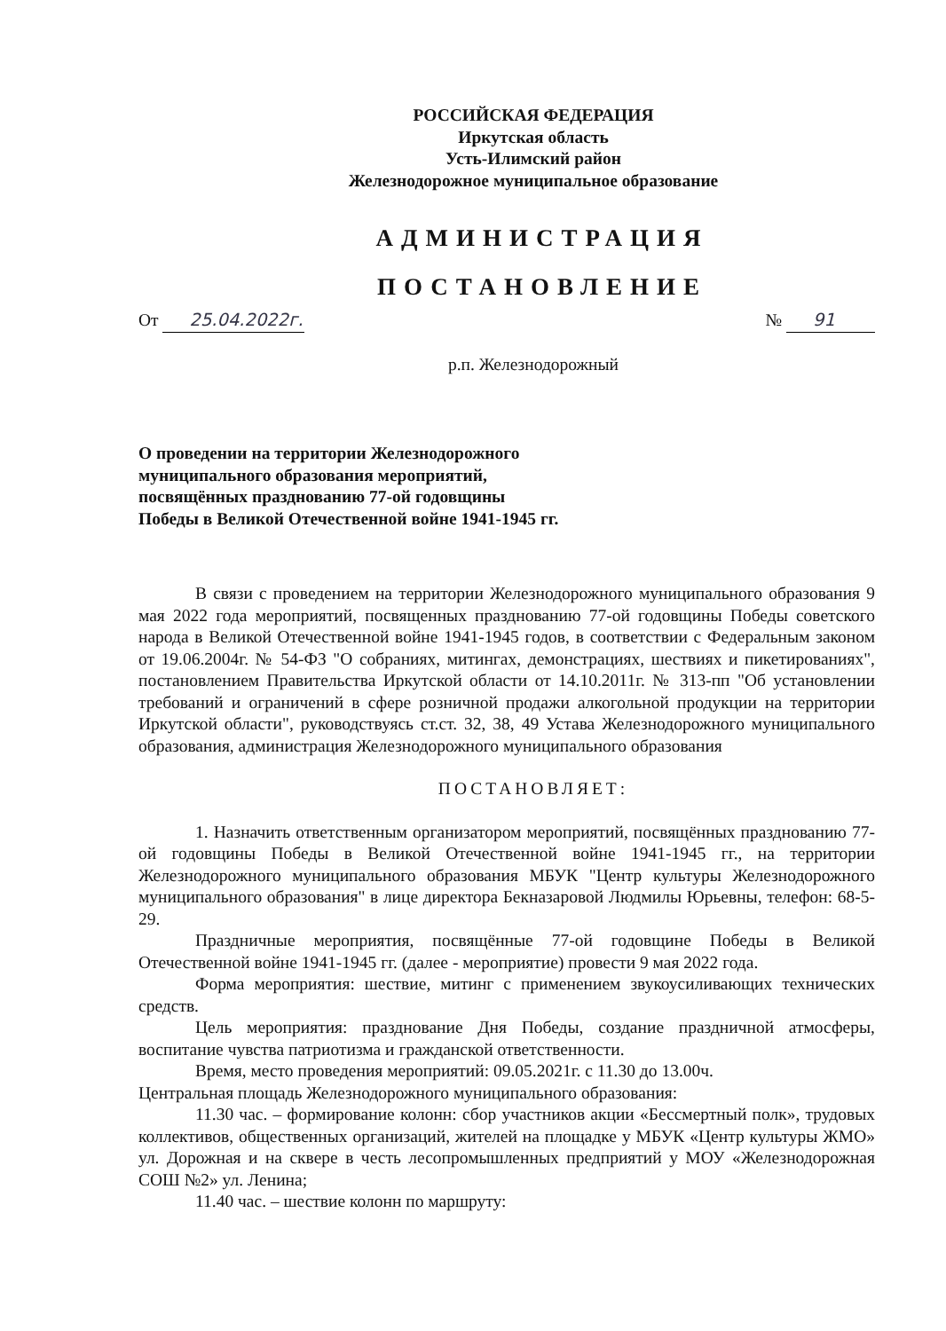РОССИЙСКАЯ ФЕДЕРАЦИЯ
Иркутская область
Усть-Илимский район
Железнодорожное муниципальное образование
АДМИНИСТРАЦИЯ
ПОСТАНОВЛЕНИЕ
От 25.04.2022г. № 91
р.п. Железнодорожный
О проведении на территории Железнодорожного
муниципального образования мероприятий,
посвящённых празднованию 77-ой годовщины
Победы в Великой Отечественной войне 1941-1945 гг.
В связи с проведением на территории Железнодорожного муниципального образования 9 мая 2022 года мероприятий, посвященных празднованию 77-ой годовщины Победы советского народа в Великой Отечественной войне 1941-1945 годов, в соответствии с Федеральным законом от 19.06.2004г. № 54-ФЗ "О собраниях, митингах, демонстрациях, шествиях и пикетированиях", постановлением Правительства Иркутской области от 14.10.2011г. № 313-пп "Об установлении требований и ограничений в сфере розничной продажи алкогольной продукции на территории Иркутской области", руководствуясь ст.ст. 32, 38, 49 Устава Железнодорожного муниципального образования, администрация Железнодорожного муниципального образования
ПОСТАНОВЛЯЕТ:
1. Назначить ответственным организатором мероприятий, посвящённых празднованию 77-ой годовщины Победы в Великой Отечественной войне 1941-1945 гг., на территории Железнодорожного муниципального образования МБУК "Центр культуры Железнодорожного муниципального образования" в лице директора Бекназаровой Людмилы Юрьевны, телефон: 68-5-29.
Праздничные мероприятия, посвящённые 77-ой годовщине Победы в Великой Отечественной войне 1941-1945 гг. (далее - мероприятие) провести 9 мая 2022 года.
Форма мероприятия: шествие, митинг с применением звукоусиливающих технических средств.
Цель мероприятия: празднование Дня Победы, создание праздничной атмосферы, воспитание чувства патриотизма и гражданской ответственности.
Время, место проведения мероприятий: 09.05.2021г. с 11.30 до 13.00ч.
Центральная площадь Железнодорожного муниципального образования:
11.30 час. – формирование колонн: сбор участников акции «Бессмертный полк», трудовых коллективов, общественных организаций, жителей на площадке у МБУК «Центр культуры ЖМО» ул. Дорожная и на сквере в честь лесопромышленных предприятий у МОУ «Железнодорожная СОШ №2» ул. Ленина;
11.40 час. – шествие колонн по маршруту: